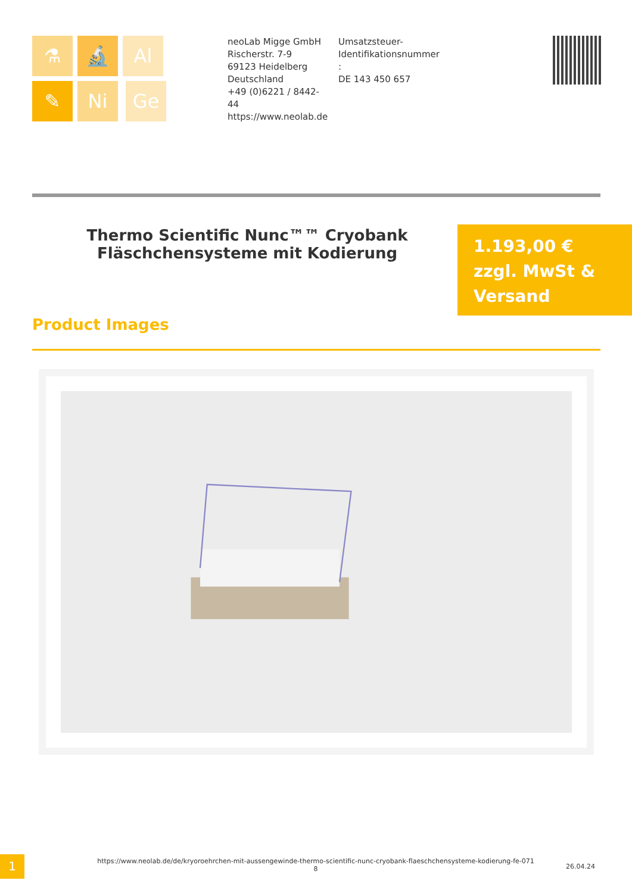⚗ 🔬 Al ✎ Ni Ge
neoLab Migge GmbH
Rischerstr. 7-9
69123 Heidelberg
Deutschland
+49 (0)6221 / 8442-44
https://www.neolab.de
Umsatzsteuer-
Identifikationsnummer
:
DE 143 450 657
Thermo Scientific Nunc™™ Cryobank Fläschchensysteme mit Kodierung
1.193,00 €
zzgl. MwSt &
Versand
Product Images
1
https://www.neolab.de/de/kryoroehrchen-mit-aussengewinde-thermo-scientific-nunc-cryobank-flaeschchensysteme-kodierung-fe-071 8
26.04.24